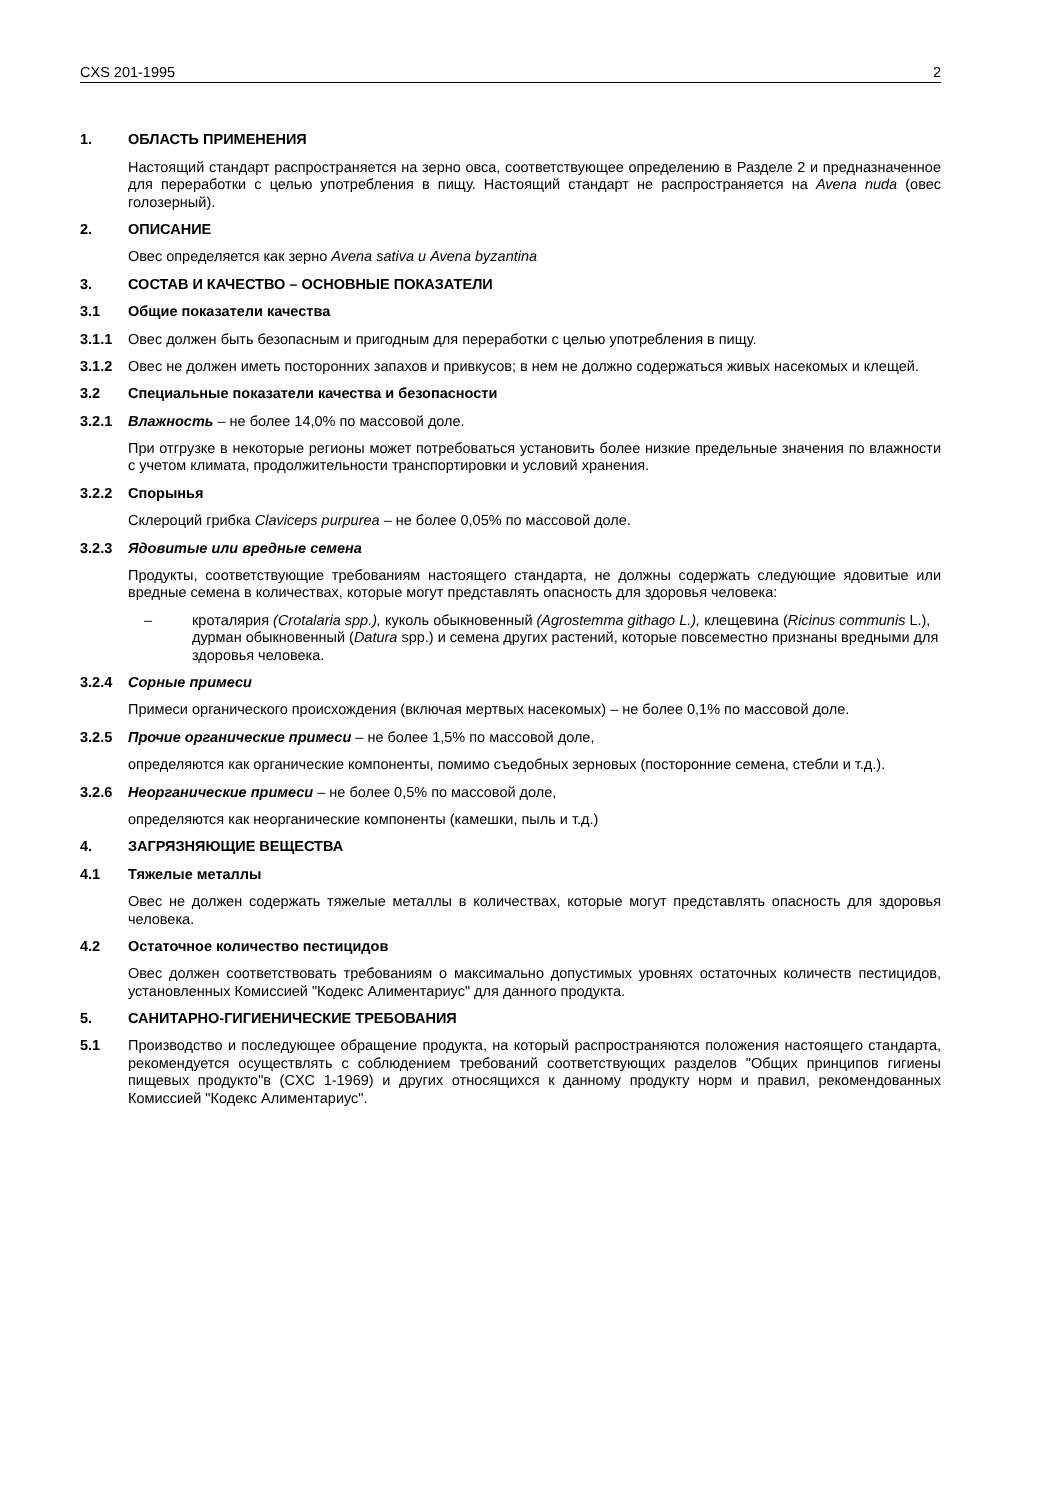CXS 201-1995 2
1. ОБЛАСТЬ ПРИМЕНЕНИЯ
Настоящий стандарт распространяется на зерно овса, соответствующее определению в Разделе 2 и предназначенное для переработки с целью употребления в пищу. Настоящий стандарт не распространяется на Avena nuda (овес голозерный).
2. ОПИСАНИЕ
Овес определяется как зерно Avena sativa и Avena byzantina
3. СОСТАВ И КАЧЕСТВО – ОСНОВНЫЕ ПОКАЗАТЕЛИ
3.1 Общие показатели качества
3.1.1 Овес должен быть безопасным и пригодным для переработки с целью употребления в пищу.
3.1.2 Овес не должен иметь посторонних запахов и привкусов; в нем не должно содержаться живых насекомых и клещей.
3.2 Специальные показатели качества и безопасности
3.2.1 Влажность – не более 14,0% по массовой доле.
При отгрузке в некоторые регионы может потребоваться установить более низкие предельные значения по влажности с учетом климата, продолжительности транспортировки и условий хранения.
3.2.2 Спорынья
Склероций грибка Claviceps purpurea – не более 0,05% по массовой доле.
3.2.3 Ядовитые или вредные семена
Продукты, соответствующие требованиям настоящего стандарта, не должны содержать следующие ядовитые или вредные семена в количествах, которые могут представлять опасность для здоровья человека:
– кроталярия (Crotalaria spp.), куколь обыкновенный (Agrostemma githago L.), клещевина (Ricinus communis L.), дурман обыкновенный (Datura spp.) и семена других растений, которые повсеместно признаны вредными для здоровья человека.
3.2.4 Сорные примеси
Примеси органического происхождения (включая мертвых насекомых) – не более 0,1% по массовой доле.
3.2.5 Прочие органические примеси – не более 1,5% по массовой доле,
определяются как органические компоненты, помимо съедобных зерновых (посторонние семена, стебли и т.д.).
3.2.6 Неорганические примеси – не более 0,5% по массовой доле,
определяются как неорганические компоненты (камешки, пыль и т.д.)
4. ЗАГРЯЗНЯЮЩИЕ ВЕЩЕСТВА
4.1 Тяжелые металлы
Овес не должен содержать тяжелые металлы в количествах, которые могут представлять опасность для здоровья человека.
4.2 Остаточное количество пестицидов
Овес должен соответствовать требованиям о максимально допустимых уровнях остаточных количеств пестицидов, установленных Комиссией "Кодекс Алиментариус" для данного продукта.
5. САНИТАРНО-ГИГИЕНИЧЕСКИЕ ТРЕБОВАНИЯ
5.1 Производство и последующее обращение продукта, на который распространяются положения настоящего стандарта, рекомендуется осуществлять с соблюдением требований соответствующих разделов "Общих принципов гигиены пищевых продукто"в (CXC 1-1969) и других относящихся к данному продукту норм и правил, рекомендованных Комиссией "Кодекс Алиментариус".